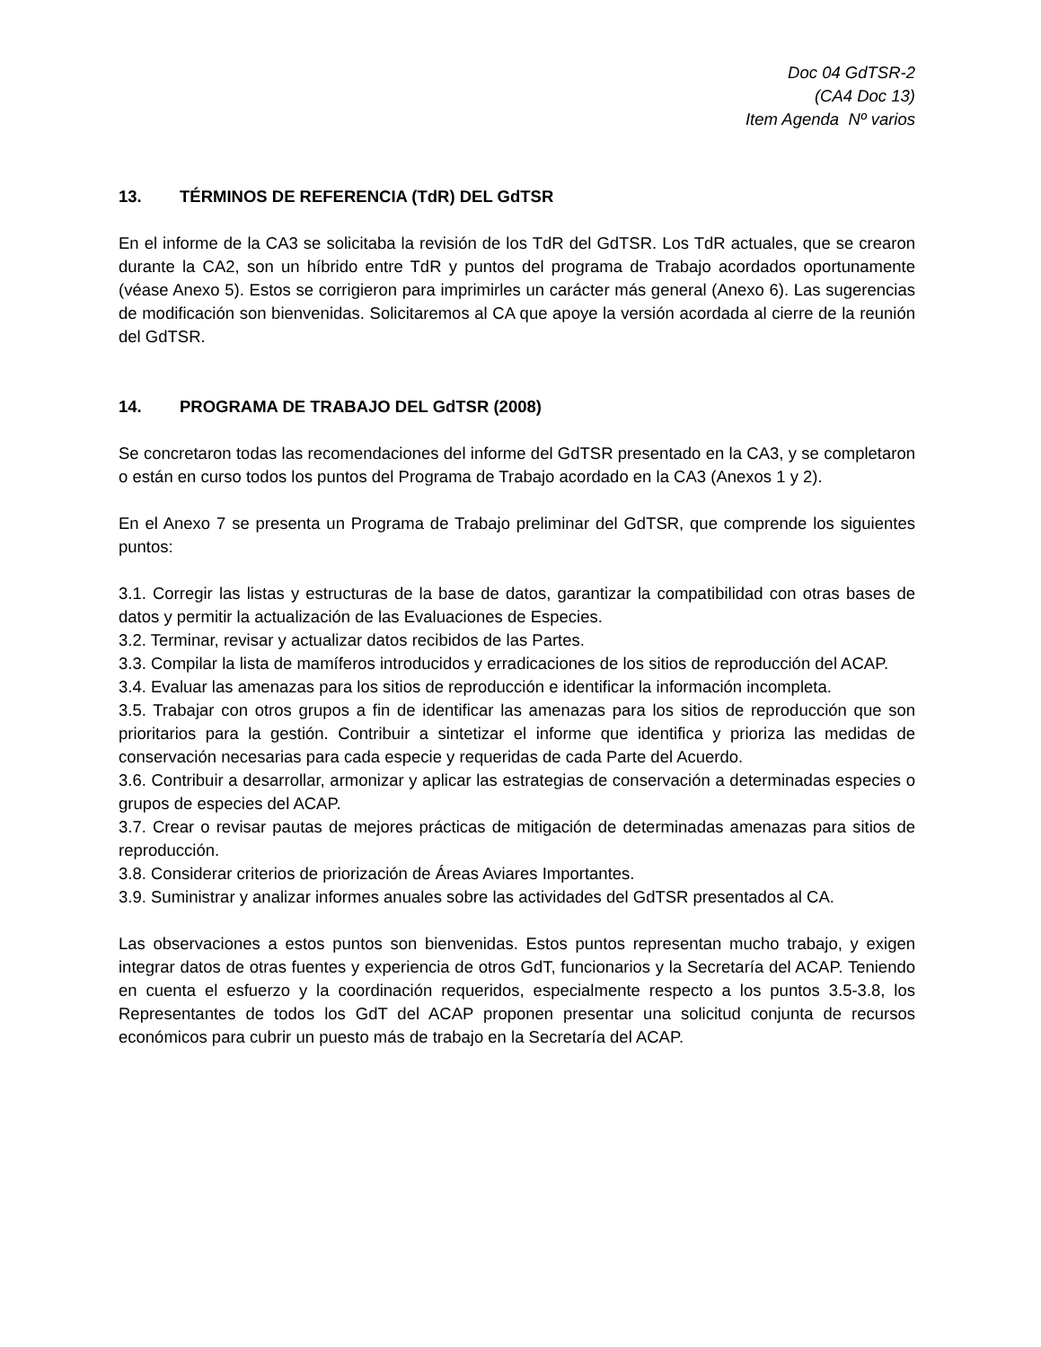Doc 04 GdTSR-2
(CA4 Doc 13)
Item Agenda Nº varios
13. TÉRMINOS DE REFERENCIA (TdR) DEL GdTSR
En el informe de la CA3 se solicitaba la revisión de los TdR del GdTSR. Los TdR actuales, que se crearon durante la CA2, son un híbrido entre TdR y puntos del programa de Trabajo acordados oportunamente (véase Anexo 5). Estos se corrigieron para imprimirles un carácter más general (Anexo 6). Las sugerencias de modificación son bienvenidas. Solicitaremos al CA que apoye la versión acordada al cierre de la reunión del GdTSR.
14. PROGRAMA DE TRABAJO DEL GdTSR (2008)
Se concretaron todas las recomendaciones del informe del GdTSR presentado en la CA3, y se completaron o están en curso todos los puntos del Programa de Trabajo acordado en la CA3 (Anexos 1 y 2).
En el Anexo 7 se presenta un Programa de Trabajo preliminar del GdTSR, que comprende los siguientes puntos:
3.1. Corregir las listas y estructuras de la base de datos, garantizar la compatibilidad con otras bases de datos y permitir la actualización de las Evaluaciones de Especies.
3.2. Terminar, revisar y actualizar datos recibidos de las Partes.
3.3. Compilar la lista de mamíferos introducidos y erradicaciones de los sitios de reproducción del ACAP.
3.4. Evaluar las amenazas para los sitios de reproducción e identificar la información incompleta.
3.5. Trabajar con otros grupos a fin de identificar las amenazas para los sitios de reproducción que son prioritarios para la gestión. Contribuir a sintetizar el informe que identifica y prioriza las medidas de conservación necesarias para cada especie y requeridas de cada Parte del Acuerdo.
3.6. Contribuir a desarrollar, armonizar y aplicar las estrategias de conservación a determinadas especies o grupos de especies del ACAP.
3.7. Crear o revisar pautas de mejores prácticas de mitigación de determinadas amenazas para sitios de reproducción.
3.8. Considerar criterios de priorización de Áreas Aviares Importantes.
3.9. Suministrar y analizar informes anuales sobre las actividades del GdTSR presentados al CA.
Las observaciones a estos puntos son bienvenidas. Estos puntos representan mucho trabajo, y exigen integrar datos de otras fuentes y experiencia de otros GdT, funcionarios y la Secretaría del ACAP. Teniendo en cuenta el esfuerzo y la coordinación requeridos, especialmente respecto a los puntos 3.5-3.8, los Representantes de todos los GdT del ACAP proponen presentar una solicitud conjunta de recursos económicos para cubrir un puesto más de trabajo en la Secretaría del ACAP.